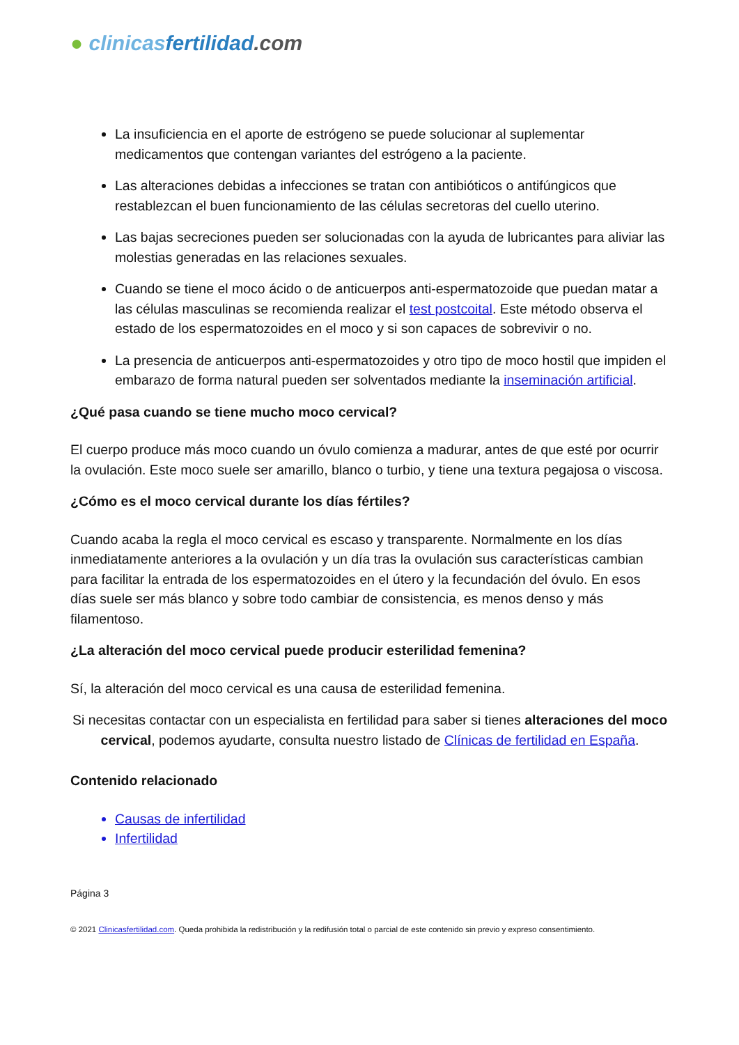● clinicas fertilidad.com
La insuficiencia en el aporte de estrógeno se puede solucionar al suplementar medicamentos que contengan variantes del estrógeno a la paciente.
Las alteraciones debidas a infecciones se tratan con antibióticos o antifúngicos que restablezcan el buen funcionamiento de las células secretoras del cuello uterino.
Las bajas secreciones pueden ser solucionadas con la ayuda de lubricantes para aliviar las molestias generadas en las relaciones sexuales.
Cuando se tiene el moco ácido o de anticuerpos anti-espermatozoide que puedan matar a las células masculinas se recomienda realizar el test postcoital. Este método observa el estado de los espermatozoides en el moco y si son capaces de sobrevivir o no.
La presencia de anticuerpos anti-espermatozoides y otro tipo de moco hostil que impiden el embarazo de forma natural pueden ser solventados mediante la inseminación artificial.
¿Qué pasa cuando se tiene mucho moco cervical?
El cuerpo produce más moco cuando un óvulo comienza a madurar, antes de que esté por ocurrir la ovulación. Este moco suele ser amarillo, blanco o turbio, y tiene una textura pegajosa o viscosa.
¿Cómo es el moco cervical durante los días fértiles?
Cuando acaba la regla el moco cervical es escaso y transparente. Normalmente en los días inmediatamente anteriores a la ovulación y un día tras la ovulación sus características cambian para facilitar la entrada de los espermatozoides en el útero y la fecundación del óvulo. En esos días suele ser más blanco y sobre todo cambiar de consistencia, es menos denso y más filamentoso.
¿La alteración del moco cervical puede producir esterilidad femenina?
Sí, la alteración del moco cervical es una causa de esterilidad femenina.
Si necesitas contactar con un especialista en fertilidad para saber si tienes alteraciones del moco cervical, podemos ayudarte, consulta nuestro listado de Clínicas de fertilidad en España.
Contenido relacionado
Causas de infertilidad
Infertilidad
Página 3
© 2021 Clinicasfertilidad.com. Queda prohibida la redistribución y la redifusión total o parcial de este contenido sin previo y expreso consentimiento.